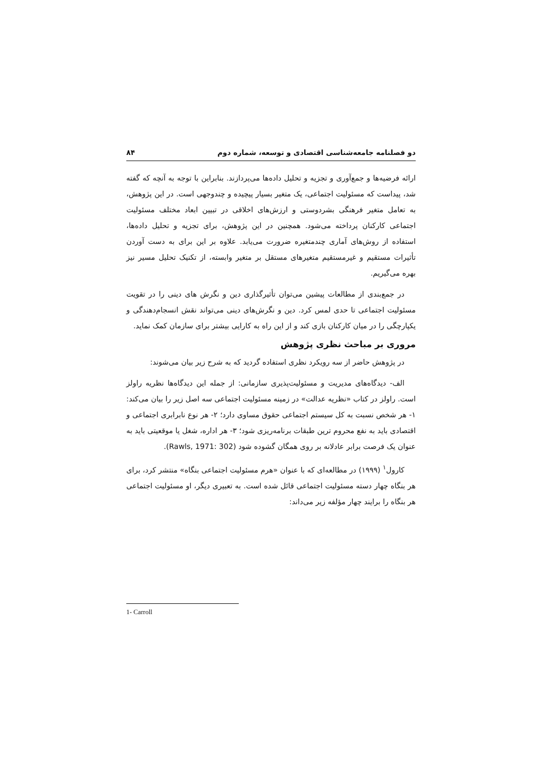دو فصلنامه جامعه‌شناسی اقتصادی و توسعه، شماره دوم ۸۴
ارائه فرضیه‌ها و جمع‌آوری و تجزیه و تحلیل داده‌ها می‌پردازند. بنابراین با توجه به آنچه که گفته شد، پیداست که مسئولیت اجتماعی، یک متغیر بسیار پیچیده و چندوجهی است. در این پژوهش، به تعامل متغیر فرهنگی بشردوستی و ارزش‌های اخلاقی در تبیین ابعاد مختلف مسئولیت اجتماعی کارکنان پرداخته می‌شود. همچنین در این پژوهش، برای تجزیه و تحلیل داده‌ها، استفاده از روش‌های آماری چندمتغیره ضرورت می‌یابد. علاوه بر این برای به دست آوردن تأثیرات مستقیم و غیرمستقیم متغیرهای مستقل بر متغیر وابسته، از تکنیک تحلیل مسیر نیز بهره می‌گیریم.
در جمع‌بندی از مطالعات پیشین می‌توان تأثیرگذاری دین و نگرش های دینی را در تقویت مسئولیت اجتماعی تا حدی لمس کرد. دین و نگرش‌های دینی می‌تواند نقش انسجام‌دهندگی و یکپارچگی را در میان کارکنان بازی کند و از این راه به کارایی بیشتر برای سازمان کمک نماید.
مروری بر مباحث نظری پژوهش
در پژوهش حاضر از سه رویکرد نظری استفاده گردید که به شرح زیر بیان می‌شوند:
الف- دیدگاه‌های مدیریت و مسئولیت‌پذیری سازمانی: از جمله این دیدگاه‌ها نظریه راولز است. راولز در کتاب «نظریه عدالت» در زمینه مسئولیت اجتماعی سه اصل زیر را بیان می‌کند: ۱- هر شخص نسبت به کل سیستم اجتماعی حقوق مساوی دارد؛ ۲- هر نوع نابرابری اجتماعی و اقتصادی باید به نفع محروم ترین طبقات برنامه‌ریزی شود؛ ۳- هر اداره، شغل یا موقعیتی باید به عنوان یک فرصت برابر عادلانه بر روی همگان گشوده شود (Rawls, 1971: 302).
کارول<sup>۱</sup> (۱۹۹۹) در مطالعه‌ای که با عنوان «هرم مسئولیت اجتماعی بنگاه» منتشر کرد، برای هر بنگاه چهار دسته مسئولیت اجتماعی قائل شده است. به تعبیری دیگر، او مسئولیت اجتماعی هر بنگاه را برایند چهار مؤلفه زیر می‌داند:
1- Carroll